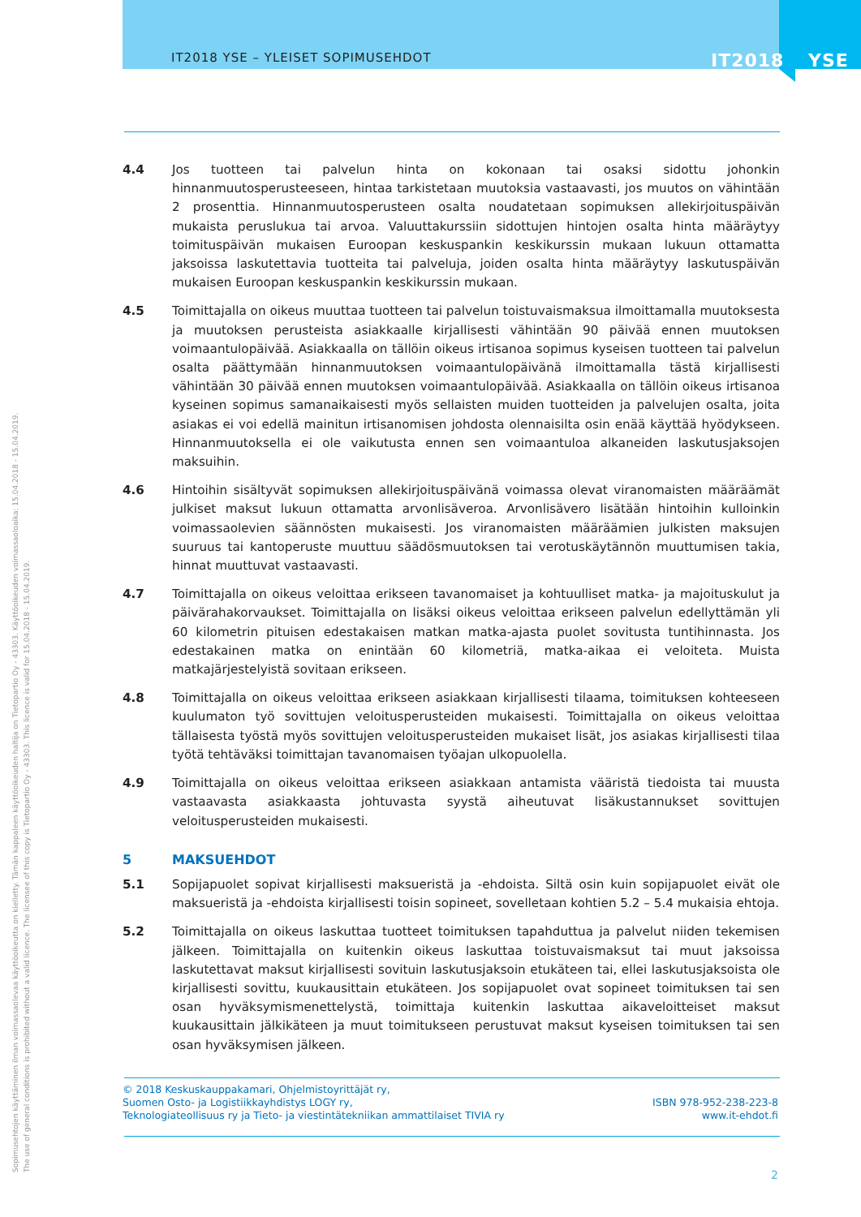IT2018 YSE – YLEISET SOPIMUSEHDOT IT2018 YSE
4.4 Jos tuotteen tai palvelun hinta on kokonaan tai osaksi sidottu johonkin hinnanmuutosperusteeseen, hintaa tarkistetaan muutoksia vastaavasti, jos muutos on vähintään 2 prosenttia. Hinnanmuutosperusteen osalta noudatetaan sopimuksen allekirjoituspäivän mukaista peruslukua tai arvoa. Valuuttakurssiin sidottujen hintojen osalta hinta määräytyy toimituspäivän mukaisen Euroopan keskuspankin keskikurssin mukaan lukuun ottamatta jaksoissa laskutettavia tuotteita tai palveluja, joiden osalta hinta määräytyy laskutuspäivän mukaisen Euroopan keskuspankin keskikurssin mukaan.
4.5 Toimittajalla on oikeus muuttaa tuotteen tai palvelun toistuvaismaksua ilmoittamalla muutoksesta ja muutoksen perusteista asiakkaalle kirjallisesti vähintään 90 päivää ennen muutoksen voimaantulopäivää. Asiakkaalla on tällöin oikeus irtisanoa sopimus kyseisen tuotteen tai palvelun osalta päättymään hinnanmuutoksen voimaantulopäivänä ilmoittamalla tästä kirjallisesti vähintään 30 päivää ennen muutoksen voimaantulopäivää. Asiakkaalla on tällöin oikeus irtisanoa kyseinen sopimus samanaikaisesti myös sellaisten muiden tuotteiden ja palvelujen osalta, joita asiakas ei voi edellä mainitun irtisanomisen johdosta olennaisilta osin enää käyttää hyödykseen. Hinnanmuutoksella ei ole vaikutusta ennen sen voimaantuloa alkaneiden laskutusjaksojen maksuihin.
4.6 Hintoihin sisältyvät sopimuksen allekirjoituspäivänä voimassa olevat viranomaisten määräämät julkiset maksut lukuun ottamatta arvonlisäveroa. Arvonlisävero lisätään hintoihin kulloinkin voimassaolevien säännösten mukaisesti. Jos viranomaisten määräämien julkisten maksujen suuruus tai kantoperuste muuttuu säädösmuutoksen tai verotuskäytännön muuttumisen takia, hinnat muuttuvat vastaavasti.
4.7 Toimittajalla on oikeus veloittaa erikseen tavanomaiset ja kohtuulliset matka- ja majoituskulut ja päivärahakorvaukset. Toimittajalla on lisäksi oikeus veloittaa erikseen palvelun edellyttämän yli 60 kilometrin pituisen edestakaisen matkan matka-ajasta puolet sovitusta tuntihinnasta. Jos edestakainen matka on enintään 60 kilometriä, matka-aikaa ei veloiteta. Muista matkajärjestelyistä sovitaan erikseen.
4.8 Toimittajalla on oikeus veloittaa erikseen asiakkaan kirjallisesti tilaama, toimituksen kohteeseen kuulumaton työ sovittujen veloitusperusteiden mukaisesti. Toimittajalla on oikeus veloittaa tällaisesta työstä myös sovittujen veloitusperusteiden mukaiset lisät, jos asiakas kirjallisesti tilaa työtä tehtäväksi toimittajan tavanomaisen työajan ulkopuolella.
4.9 Toimittajalla on oikeus veloittaa erikseen asiakkaan antamista vääristä tiedoista tai muusta vastaavasta asiakkaasta johtuvasta syystä aiheutuvat lisäkustannukset sovittujen veloitusperusteiden mukaisesti.
5 MAKSUEHDOT
5.1 Sopijapuolet sopivat kirjallisesti maksueristä ja -ehdoista. Siltä osin kuin sopijapuolet eivät ole maksueristä ja -ehdoista kirjallisesti toisin sopineet, sovelletaan kohtien 5.2 – 5.4 mukaisia ehtoja.
5.2 Toimittajalla on oikeus laskuttaa tuotteet toimituksen tapahduttua ja palvelut niiden tekemisen jälkeen. Toimittajalla on kuitenkin oikeus laskuttaa toistuvaismaksut tai muut jaksoissa laskutettavat maksut kirjallisesti sovituin laskutusjaksoin etukäteen tai, ellei laskutusjaksoista ole kirjallisesti sovittu, kuukausittain etukäteen. Jos sopijapuolet ovat sopineet toimituksen tai sen osan hyväksymismenettelystä, toimittaja kuitenkin laskuttaa aikaveloitteiset maksut kuukausittain jälkikäteen ja muut toimitukseen perustuvat maksut kyseisen toimituksen tai sen osan hyväksymisen jälkeen.
Sopimusehtojen käyttäminen ilman voimassaolevaa käyttöoikeutta on kielletty. Tämän kappaleen käyttöoikeuden haltija on Tietopartio Oy - 43303. Käyttöoikeuden voimassaoloaika: 15.04.2018 - 15.04.2019.
The use of general conditions is prohibited without a valid licence. The licensee of this copy is Tietopartio Oy - 43303. This licence is valid for 15.04.2018 - 15.04.2019.
© 2018 Keskuskauppakamari, Ohjelmistoyrittäjät ry,
Suomen Osto- ja Logistiikkayhdistys LOGY ry,
Teknologiateollisuus ry ja Tieto- ja viestintätekniikan ammattilaiset TIVIA ry
ISBN 978-952-238-223-8
www.it-ehdot.fi
2